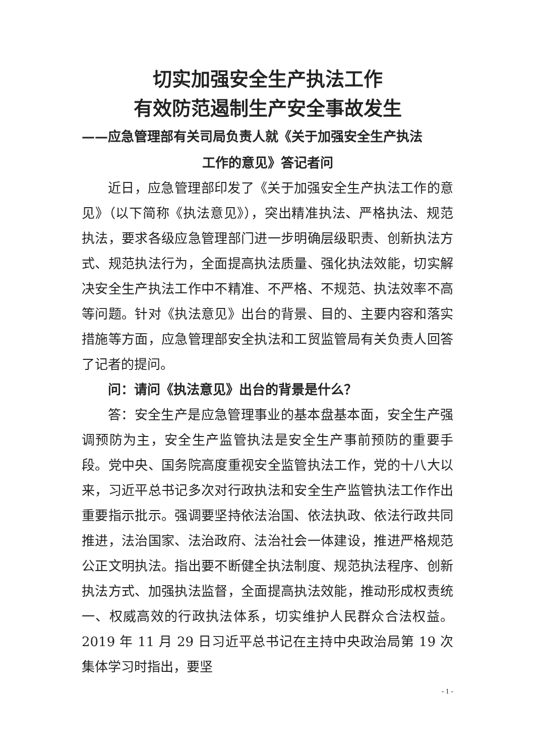切实加强安全生产执法工作
有效防范遏制生产安全事故发生
——应急管理部有关司局负责人就《关于加强安全生产执法
工作的意见》答记者问
近日，应急管理部印发了《关于加强安全生产执法工作的意见》（以下简称《执法意见》），突出精准执法、严格执法、规范执法，要求各级应急管理部门进一步明确层级职责、创新执法方式、规范执法行为，全面提高执法质量、强化执法效能，切实解决安全生产执法工作中不精准、不严格、不规范、执法效率不高等问题。针对《执法意见》出台的背景、目的、主要内容和落实措施等方面，应急管理部安全执法和工贸监管局有关负责人回答了记者的提问。
问：请问《执法意见》出台的背景是什么？
答：安全生产是应急管理事业的基本盘基本面，安全生产强调预防为主，安全生产监管执法是安全生产事前预防的重要手段。党中央、国务院高度重视安全监管执法工作，党的十八大以来，习近平总书记多次对行政执法和安全生产监管执法工作作出重要指示批示。强调要坚持依法治国、依法执政、依法行政共同推进，法治国家、法治政府、法治社会一体建设，推进严格规范公正文明执法。指出要不断健全执法制度、规范执法程序、创新执法方式、加强执法监督，全面提高执法效能，推动形成权责统一、权威高效的行政执法体系，切实维护人民群众合法权益。2019 年 11 月 29 日习近平总书记在主持中央政治局第 19 次集体学习时指出，要坚
- 1 -